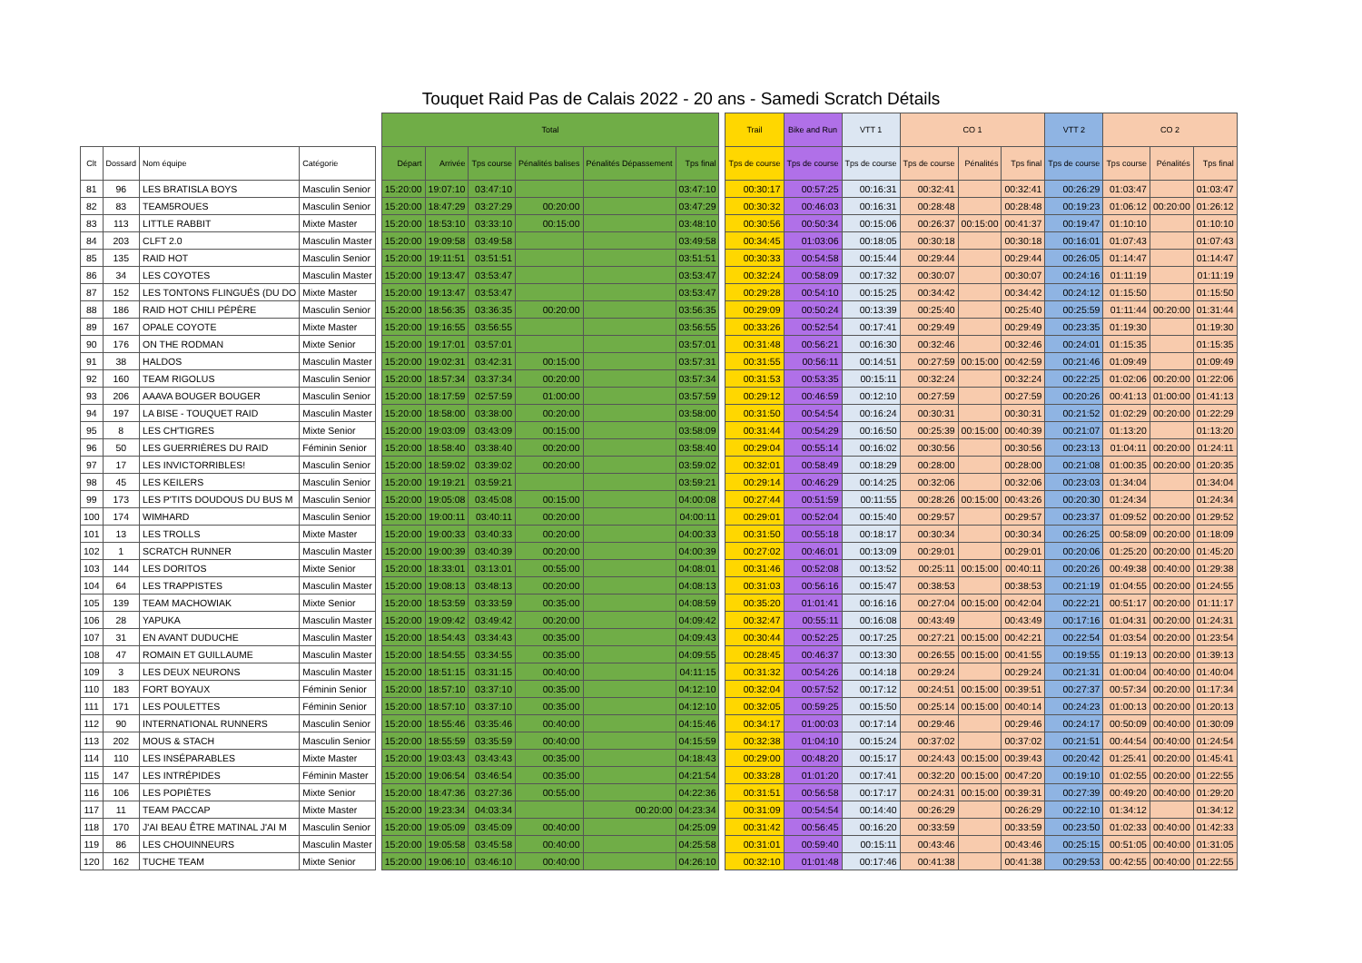Touquet Raid Pas de Calais 2022 - 20 ans - Samedi Scratch Détails
| | | | | | Total | | | | | | | Trail | Bike and Run | VTT 1 | CO 1 | | | VTT 2 | CO 2 | | |
| Clt | Dossard | Nom équipe | Catégorie | | Départ | Arrivée | Tps course | Pénalités balises | Pénalités Dépassement | Tps final | | Tps de course | Tps de course | Tps de course | Tps de course | Pénalités | Tps final | Tps de course | Tps course | Pénalités | Tps final |
| 81 | 96 | LES BRATISLA BOYS | Masculin Senior | | 15:20:00 | 19:07:10 | 03:47:10 | | | 03:47:10 | | 00:30:17 | 00:57:25 | 00:16:31 | 00:32:41 | | 00:32:41 | 00:26:29 | 01:03:47 | | 01:03:47 |
| 82 | 83 | TEAM5ROUES | Masculin Senior | | 15:20:00 | 18:47:29 | 03:27:29 | 00:20:00 | | 03:47:29 | | 00:30:32 | 00:46:03 | 00:16:31 | 00:28:48 | | 00:28:48 | 00:19:23 | 01:06:12 | 00:20:00 | 01:26:12 |
| 83 | 113 | LITTLE RABBIT | Mixte Master | | 15:20:00 | 18:53:10 | 03:33:10 | 00:15:00 | | 03:48:10 | | 00:30:56 | 00:50:34 | 00:15:06 | 00:26:37 | 00:15:00 | 00:41:37 | 00:19:47 | 01:10:10 | | 01:10:10 |
| 84 | 203 | CLFT 2.0 | Masculin Master | | 15:20:00 | 19:09:58 | 03:49:58 | | | 03:49:58 | | 00:34:45 | 01:03:06 | 00:18:05 | 00:30:18 | | 00:30:18 | 00:16:01 | 01:07:43 | | 01:07:43 |
| 85 | 135 | RAID HOT | Masculin Senior | | 15:20:00 | 19:11:51 | 03:51:51 | | | 03:51:51 | | 00:30:33 | 00:54:58 | 00:15:44 | 00:29:44 | | 00:29:44 | 00:26:05 | 01:14:47 | | 01:14:47 |
| 86 | 34 | LES COYOTES | Masculin Master | | 15:20:00 | 19:13:47 | 03:53:47 | | | 03:53:47 | | 00:32:24 | 00:58:09 | 00:17:32 | 00:30:07 | | 00:30:07 | 00:24:16 | 01:11:19 | | 01:11:19 |
| 87 | 152 | LES TONTONS FLINGUÉS (DU DO | Mixte Master | | 15:20:00 | 19:13:47 | 03:53:47 | | | 03:53:47 | | 00:29:28 | 00:54:10 | 00:15:25 | 00:34:42 | | 00:34:42 | 00:24:12 | 01:15:50 | | 01:15:50 |
| 88 | 186 | RAID HOT CHILI PÉPÈRE | Masculin Senior | | 15:20:00 | 18:56:35 | 03:36:35 | 00:20:00 | | 03:56:35 | | 00:29:09 | 00:50:24 | 00:13:39 | 00:25:40 | | 00:25:40 | 00:25:59 | 01:11:44 | 00:20:00 | 01:31:44 |
| 89 | 167 | OPALE COYOTE | Mixte Master | | 15:20:00 | 19:16:55 | 03:56:55 | | | 03:56:55 | | 00:33:26 | 00:52:54 | 00:17:41 | 00:29:49 | | 00:29:49 | 00:23:35 | 01:19:30 | | 01:19:30 |
| 90 | 176 | ON THE RODMAN | Mixte Senior | | 15:20:00 | 19:17:01 | 03:57:01 | | | 03:57:01 | | 00:31:48 | 00:56:21 | 00:16:30 | 00:32:46 | | 00:32:46 | 00:24:01 | 01:15:35 | | 01:15:35 |
| 91 | 38 | HALDOS | Masculin Master | | 15:20:00 | 19:02:31 | 03:42:31 | 00:15:00 | | 03:57:31 | | 00:31:55 | 00:56:11 | 00:14:51 | 00:27:59 | 00:15:00 | 00:42:59 | 00:21:46 | 01:09:49 | | 01:09:49 |
| 92 | 160 | TEAM RIGOLUS | Masculin Senior | | 15:20:00 | 18:57:34 | 03:37:34 | 00:20:00 | | 03:57:34 | | 00:31:53 | 00:53:35 | 00:15:11 | 00:32:24 | | 00:32:24 | 00:22:25 | 01:02:06 | 00:20:00 | 01:22:06 |
| 93 | 206 | AAAVA BOUGER BOUGER | Masculin Senior | | 15:20:00 | 18:17:59 | 02:57:59 | 01:00:00 | | 03:57:59 | | 00:29:12 | 00:46:59 | 00:12:10 | 00:27:59 | | 00:27:59 | 00:20:26 | 00:41:13 | 01:00:00 | 01:41:13 |
| 94 | 197 | LA BISE - TOUQUET RAID | Masculin Master | | 15:20:00 | 18:58:00 | 03:38:00 | 00:20:00 | | 03:58:00 | | 00:31:50 | 00:54:54 | 00:16:24 | 00:30:31 | | 00:30:31 | 00:21:52 | 01:02:29 | 00:20:00 | 01:22:29 |
| 95 | 8 | LES CH'TIGRES | Mixte Senior | | 15:20:00 | 19:03:09 | 03:43:09 | 00:15:00 | | 03:58:09 | | 00:31:44 | 00:54:29 | 00:16:50 | 00:25:39 | 00:15:00 | 00:40:39 | 00:21:07 | 01:13:20 | | 01:13:20 |
| 96 | 50 | LES GUERRIÈRES DU RAID | Féminin Senior | | 15:20:00 | 18:58:40 | 03:38:40 | 00:20:00 | | 03:58:40 | | 00:29:04 | 00:55:14 | 00:16:02 | 00:30:56 | | 00:30:56 | 00:23:13 | 01:04:11 | 00:20:00 | 01:24:11 |
| 97 | 17 | LES INVICTORRIBLES! | Masculin Senior | | 15:20:00 | 18:59:02 | 03:39:02 | 00:20:00 | | 03:59:02 | | 00:32:01 | 00:58:49 | 00:18:29 | 00:28:00 | | 00:28:00 | 00:21:08 | 01:00:35 | 00:20:00 | 01:20:35 |
| 98 | 45 | LES KEILERS | Masculin Senior | | 15:20:00 | 19:19:21 | 03:59:21 | | | 03:59:21 | | 00:29:14 | 00:46:29 | 00:14:25 | 00:32:06 | | 00:32:06 | 00:23:03 | 01:34:04 | | 01:34:04 |
| 99 | 173 | LES P'TITS DOUDOUS DU BUS M | Masculin Senior | | 15:20:00 | 19:05:08 | 03:45:08 | 00:15:00 | | 04:00:08 | | 00:27:44 | 00:51:59 | 00:11:55 | 00:28:26 | 00:15:00 | 00:43:26 | 00:20:30 | 01:24:34 | | 01:24:34 |
| 100 | 174 | WIMHARD | Masculin Senior | | 15:20:00 | 19:00:11 | 03:40:11 | 00:20:00 | | 04:00:11 | | 00:29:01 | 00:52:04 | 00:15:40 | 00:29:57 | | 00:29:57 | 00:23:37 | 01:09:52 | 00:20:00 | 01:29:52 |
| 101 | 13 | LES TROLLS | Mixte Master | | 15:20:00 | 19:00:33 | 03:40:33 | 00:20:00 | | 04:00:33 | | 00:31:50 | 00:55:18 | 00:18:17 | 00:30:34 | | 00:30:34 | 00:26:25 | 00:58:09 | 00:20:00 | 01:18:09 |
| 102 | 1 | SCRATCH RUNNER | Masculin Master | | 15:20:00 | 19:00:39 | 03:40:39 | 00:20:00 | | 04:00:39 | | 00:27:02 | 00:46:01 | 00:13:09 | 00:29:01 | | 00:29:01 | 00:20:06 | 01:25:20 | 00:20:00 | 01:45:20 |
| 103 | 144 | LES DORITOS | Mixte Senior | | 15:20:00 | 18:33:01 | 03:13:01 | 00:55:00 | | 04:08:01 | | 00:31:46 | 00:52:08 | 00:13:52 | 00:25:11 | 00:15:00 | 00:40:11 | 00:20:26 | 00:49:38 | 00:40:00 | 01:29:38 |
| 104 | 64 | LES TRAPPISTES | Masculin Master | | 15:20:00 | 19:08:13 | 03:48:13 | 00:20:00 | | 04:08:13 | | 00:31:03 | 00:56:16 | 00:15:47 | 00:38:53 | | 00:38:53 | 00:21:19 | 01:04:55 | 00:20:00 | 01:24:55 |
| 105 | 139 | TEAM MACHOWIAK | Mixte Senior | | 15:20:00 | 18:53:59 | 03:33:59 | 00:35:00 | | 04:08:59 | | 00:35:20 | 01:01:41 | 00:16:16 | 00:27:04 | 00:15:00 | 00:42:04 | 00:22:21 | 00:51:17 | 00:20:00 | 01:11:17 |
| 106 | 28 | YAPUKA | Masculin Master | | 15:20:00 | 19:09:42 | 03:49:42 | 00:20:00 | | 04:09:42 | | 00:32:47 | 00:55:11 | 00:16:08 | 00:43:49 | | 00:43:49 | 00:17:16 | 01:04:31 | 00:20:00 | 01:24:31 |
| 107 | 31 | EN AVANT DUDUCHE | Masculin Master | | 15:20:00 | 18:54:43 | 03:34:43 | 00:35:00 | | 04:09:43 | | 00:30:44 | 00:52:25 | 00:17:25 | 00:27:21 | 00:15:00 | 00:42:21 | 00:22:54 | 01:03:54 | 00:20:00 | 01:23:54 |
| 108 | 47 | ROMAIN ET GUILLAUME | Masculin Master | | 15:20:00 | 18:54:55 | 03:34:55 | 00:35:00 | | 04:09:55 | | 00:28:45 | 00:46:37 | 00:13:30 | 00:26:55 | 00:15:00 | 00:41:55 | 00:19:55 | 01:19:13 | 00:20:00 | 01:39:13 |
| 109 | 3 | LES DEUX NEURONS | Masculin Master | | 15:20:00 | 18:51:15 | 03:31:15 | 00:40:00 | | 04:11:15 | | 00:31:32 | 00:54:26 | 00:14:18 | 00:29:24 | | 00:29:24 | 00:21:31 | 01:00:04 | 00:40:00 | 01:40:04 |
| 110 | 183 | FORT BOYAUX | Féminin Senior | | 15:20:00 | 18:57:10 | 03:37:10 | 00:35:00 | | 04:12:10 | | 00:32:04 | 00:57:52 | 00:17:12 | 00:24:51 | 00:15:00 | 00:39:51 | 00:27:37 | 00:57:34 | 00:20:00 | 01:17:34 |
| 111 | 171 | LES POULETTES | Féminin Senior | | 15:20:00 | 18:57:10 | 03:37:10 | 00:35:00 | | 04:12:10 | | 00:32:05 | 00:59:25 | 00:15:50 | 00:25:14 | 00:15:00 | 00:40:14 | 00:24:23 | 01:00:13 | 00:20:00 | 01:20:13 |
| 112 | 90 | INTERNATIONAL RUNNERS | Masculin Senior | | 15:20:00 | 18:55:46 | 03:35:46 | 00:40:00 | | 04:15:46 | | 00:34:17 | 01:00:03 | 00:17:14 | 00:29:46 | | 00:29:46 | 00:24:17 | 00:50:09 | 00:40:00 | 01:30:09 |
| 113 | 202 | MOUS & STACH | Masculin Senior | | 15:20:00 | 18:55:59 | 03:35:59 | 00:40:00 | | 04:15:59 | | 00:32:38 | 01:04:10 | 00:15:24 | 00:37:02 | | 00:37:02 | 00:21:51 | 00:44:54 | 00:40:00 | 01:24:54 |
| 114 | 110 | LES INSÉPARABLES | Mixte Master | | 15:20:00 | 19:03:43 | 03:43:43 | 00:35:00 | | 04:18:43 | | 00:29:00 | 00:48:20 | 00:15:17 | 00:24:43 | 00:15:00 | 00:39:43 | 00:20:42 | 01:25:41 | 00:20:00 | 01:45:41 |
| 115 | 147 | LES INTRÉPIDES | Féminin Master | | 15:20:00 | 19:06:54 | 03:46:54 | 00:35:00 | | 04:21:54 | | 00:33:28 | 01:01:20 | 00:17:41 | 00:32:20 | 00:15:00 | 00:47:20 | 00:19:10 | 01:02:55 | 00:20:00 | 01:22:55 |
| 116 | 106 | LES POPIÈTES | Mixte Senior | | 15:20:00 | 18:47:36 | 03:27:36 | 00:55:00 | | 04:22:36 | | 00:31:51 | 00:56:58 | 00:17:17 | 00:24:31 | 00:15:00 | 00:39:31 | 00:27:39 | 00:49:20 | 00:40:00 | 01:29:20 |
| 117 | 11 | TEAM PACCAP | Mixte Master | | 15:20:00 | 19:23:34 | 04:03:34 | | 00:20:00 | 04:23:34 | | 00:31:09 | 00:54:54 | 00:14:40 | 00:26:29 | | 00:26:29 | 00:22:10 | 01:34:12 | | 01:34:12 |
| 118 | 170 | J'AI BEAU ÊTRE MATINAL J'AI M | Masculin Senior | | 15:20:00 | 19:05:09 | 03:45:09 | 00:40:00 | | 04:25:09 | | 00:31:42 | 00:56:45 | 00:16:20 | 00:33:59 | | 00:33:59 | 00:23:50 | 01:02:33 | 00:40:00 | 01:42:33 |
| 119 | 86 | LES CHOUINNEURS | Masculin Master | | 15:20:00 | 19:05:58 | 03:45:58 | 00:40:00 | | 04:25:58 | | 00:31:01 | 00:59:40 | 00:15:11 | 00:43:46 | | 00:43:46 | 00:25:15 | 00:51:05 | 00:40:00 | 01:31:05 |
| 120 | 162 | TUCHE TEAM | Mixte Senior | | 15:20:00 | 19:06:10 | 03:46:10 | 00:40:00 | | 04:26:10 | | 00:32:10 | 01:01:48 | 00:17:46 | 00:41:38 | | 00:41:38 | 00:29:53 | 00:42:55 | 00:40:00 | 01:22:55 |